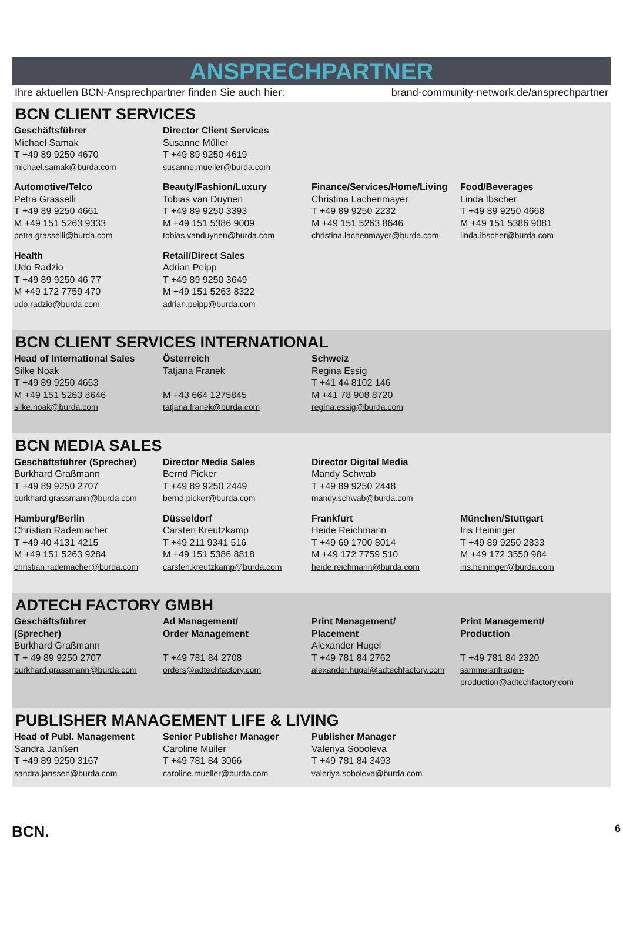ANSPRECHPARTNER
Ihre aktuellen BCN-Ansprechpartner finden Sie auch hier: brand-community-network.de/ansprechpartner
BCN CLIENT SERVICES
| Geschäftsführer Michael Samak T +49 89 9250 4670 michael.samak@burda.com | Director Client Services Susanne Müller T +49 89 9250 4619 susanne.mueller@burda.com | | |
| Automotive/Telco Petra Grasselli T +49 89 9250 4661 M +49 151 5263 9333 petra.grasselli@burda.com | Beauty/Fashion/Luxury Tobias van Duynen T +49 89 9250 3393 M +49 151 5386 9009 tobias.vanduynen@burda.com | Finance/Services/Home/Living Christina Lachenmayer T +49 89 9250 2232 M +49 151 5263 8646 christina.lachenmayer@burda.com | Food/Beverages Linda Ibscher T +49 89 9250 4668 M +49 151 5386 9081 linda.ibscher@burda.com |
| Health Udo Radzio T +49 89 9250 46 77 M +49 172 7759 470 udo.radzio@burda.com | Retail/Direct Sales Adrian Peipp T +49 89 9250 3649 M +49 151 5263 8322 adrian.peipp@burda.com | | |
BCN CLIENT SERVICES INTERNATIONAL
| Head of International Sales Silke Noak T +49 89 9250 4653 M +49 151 5263 8646 silke.noak@burda.com | Österreich Tatjana Franek M +43 664 1275845 tatjana.franek@burda.com | Schweiz Regina Essig T +41 44 8102 146 M +41 78 908 8720 regina.essig@burda.com | |
BCN MEDIA SALES
| Geschäftsführer (Sprecher) Burkhard Graßmann T +49 89 9250 2707 burkhard.grassmann@burda.com | Director Media Sales Bernd Picker T +49 89 9250 2449 bernd.picker@burda.com | Director Digital Media Mandy Schwab T +49 89 9250 2448 mandy.schwab@burda.com | |
| Hamburg/Berlin Christian Rademacher T +49 40 4131 4215 M +49 151 5263 9284 christian.rademacher@burda.com | Düsseldorf Carsten Kreutzkamp T +49 211 9341 516 M +49 151 5386 8818 carsten.kreutzkamp@burda.com | Frankfurt Heide Reichmann T +49 69 1700 8014 M +49 172 7759 510 heide.reichmann@burda.com | München/Stuttgart Iris Heininger T +49 89 9250 2833 M +49 172 3550 984 iris.heininger@burda.com |
ADTECH FACTORY GMBH
| Geschäftsführer (Sprecher) Burkhard Graßmann T + 49 89 9250 2707 burkhard.grassmann@burda.com | Ad Management/ Order Management T +49 781 84 2708 orders@adtechfactory.com | Print Management/ Placement Alexander Hugel T +49 781 84 2762 alexander.hugel@adtechfactory.com | Print Management/ Production T +49 781 84 2320 sammelanfragen-production@adtechfactory.com |
PUBLISHER MANAGEMENT LIFE & LIVING
| Head of Publ. Management Sandra Janßen T +49 89 9250 3167 sandra.janssen@burda.com | Senior Publisher Manager Caroline Müller T +49 781 84 3066 caroline.mueller@burda.com | Publisher Manager Valeriya Soboleva T +49 781 84 3493 valeriya.soboleva@burda.com | |
BCN. 6